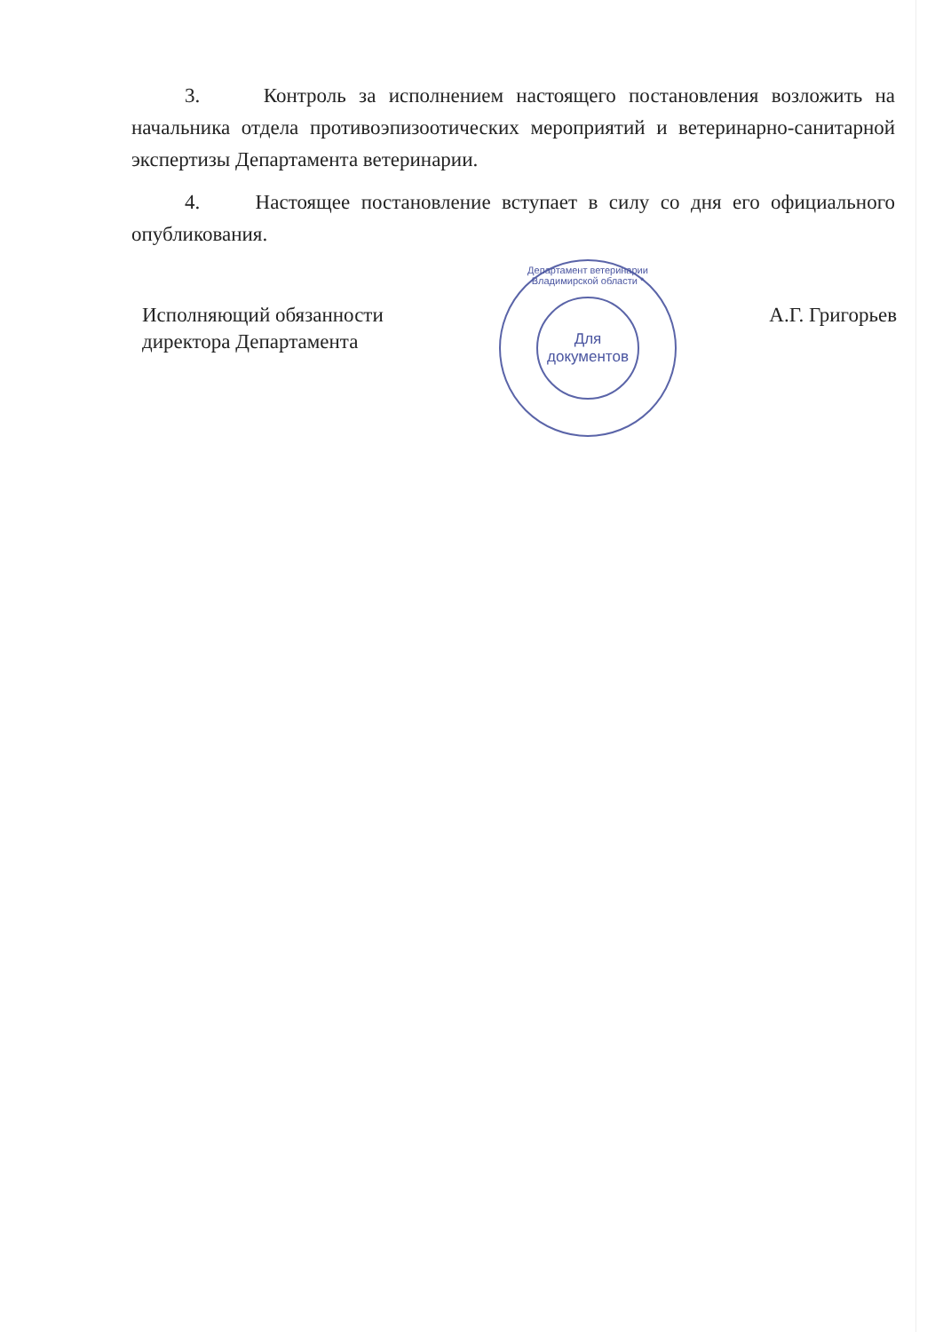3. Контроль за исполнением настоящего постановления возложить на начальника отдела противоэпизоотических мероприятий и ветеринарно-санитарной экспертизы Департамента ветеринарии.
4. Настоящее постановление вступает в силу со дня его официального опубликования.
Исполняющий обязанности
директора Департамента
А.Г. Григорьев
Департамент ветеринарии Владимирской области *
Для
документов